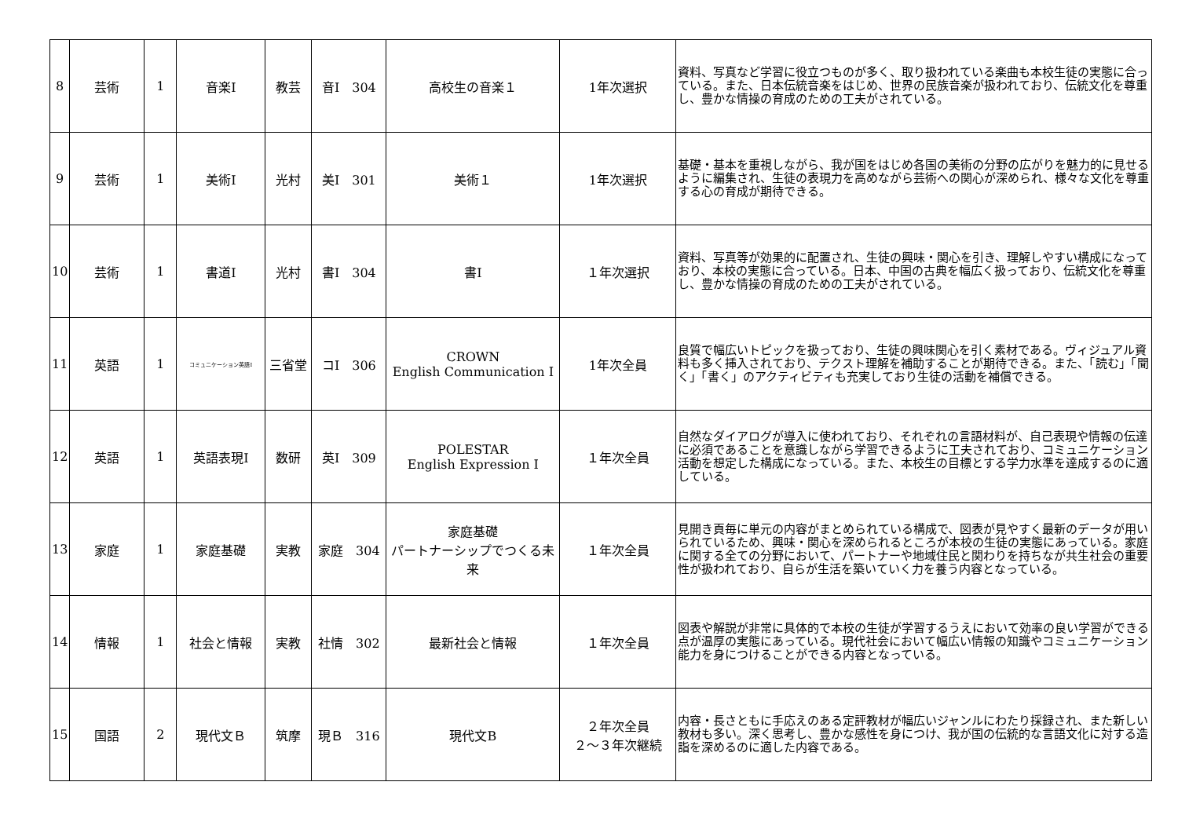| 8 | 芸術 | 1 | 音楽Ⅰ | 教芸 | 音Ⅰ 304 | 高校生の音楽１ | 1年次選択 | 資料、写真など学習に役立つものが多く、取り扱われている楽曲も本校生徒の実態に合っている。また、日本伝統音楽をはじめ、世界の民族音楽が扱われており、伝統文化を尊重し、豊かな情操の育成のための工夫がされている。 |
| 9 | 芸術 | 1 | 美術Ⅰ | 光村 | 美Ⅰ 301 | 美術１ | 1年次選択 | 基礎・基本を重視しながら、我が国をはじめ各国の美術の分野の広がりを魅力的に見せるように編集され、生徒の表現力を高めながら芸術への関心が深められ、様々な文化を尊重する心の育成が期待できる。 |
| 10 | 芸術 | 1 | 書道Ⅰ | 光村 | 書Ⅰ 304 | 書Ⅰ | １年次選択 | 資料、写真等が効果的に配置され、生徒の興味・関心を引き、理解しやすい構成になっており、本校の実態に合っている。日本、中国の古典を幅広く扱っており、伝統文化を尊重し、豊かな情操の育成のための工夫がされている。 |
| 11 | 英語 | 1 | コミュニケーション英語Ⅰ | 三省堂 | コⅠ 306 | CROWN English Communication Ⅰ | 1年次全員 | 良質で幅広いトピックを扱っており、生徒の興味関心を引く素材である。ヴィジュアル資料も多く挿入されており、テクスト理解を補助することが期待できる。また、「読む」「聞く」「書く」のアクティビティも充実しており生徒の活動を補償できる。 |
| 12 | 英語 | 1 | 英語表現Ⅰ | 数研 | 英Ⅰ 309 | POLESTAR English Expression Ⅰ | １年次全員 | 自然なダイアログが導入に使われており、それぞれの言語材料が、自己表現や情報の伝達に必須であることを意識しながら学習できるように工夫されており、コミュニケーション活動を想定した構成になっている。また、本校生の目標とする学力水準を達成するのに適している。 |
| 13 | 家庭 | 1 | 家庭基礎 | 実教 | 家庭 304 | 家庭基礎 パートナーシップでつくる未来 | １年次全員 | 見開き頁毎に単元の内容がまとめられている構成で、図表が見やすく最新のデータが用いられているため、興味・関心を深められるところが本校の生徒の実態にあっている。家庭に関する全ての分野において、パートナーや地域住民と関わりを持ちなが共生社会の重要性が扱われており、自らが生活を築いていく力を養う内容となっている。 |
| 14 | 情報 | 1 | 社会と情報 | 実教 | 社情 302 | 最新社会と情報 | １年次全員 | 図表や解説が非常に具体的で本校の生徒が学習するうえにおいて効率の良い学習ができる点が温厚の実態にあっている。現代社会において幅広い情報の知識やコミュニケーション能力を身につけることができる内容となっている。 |
| 15 | 国語 | 2 | 現代文Ｂ | 筑摩 | 現Ｂ 316 | 現代文B | ２年次全員 ２～３年次継続 | 内容・長さともに手応えのある定評教材が幅広いジャンルにわたり採録され、また新しい教材も多い。深く思考し、豊かな感性を身につけ、我が国の伝統的な言語文化に対する造詣を深めるのに適した内容である。 |